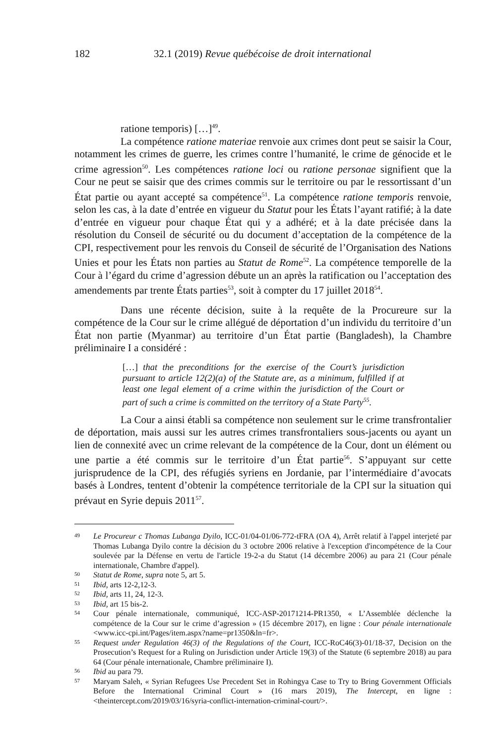182 32.1 (2019) Revue québécoise de droit international
ratione temporis) […]<sup>49</sup>.
La compétence ratione materiae renvoie aux crimes dont peut se saisir la Cour, notamment les crimes de guerre, les crimes contre l’humanité, le crime de génocide et le crime agression<sup>50</sup>. Les compétences ratione loci ou ratione personae signifient que la Cour ne peut se saisir que des crimes commis sur le territoire ou par le ressortissant d’un État partie ou ayant accepté sa compétence<sup>51</sup>. La compétence ratione temporis renvoie, selon les cas, à la date d’entrée en vigueur du Statut pour les États l’ayant ratifié; à la date d’entrée en vigueur pour chaque État qui y a adhéré; et à la date précisée dans la résolution du Conseil de sécurité ou du document d’acceptation de la compétence de la CPI, respectivement pour les renvois du Conseil de sécurité de l’Organisation des Nations Unies et pour les États non parties au Statut de Rome<sup>52</sup>. La compétence temporelle de la Cour à l’égard du crime d’agression débute un an après la ratification ou l’acceptation des amendements par trente États parties<sup>53</sup>, soit à compter du 17 juillet 2018<sup>54</sup>.
Dans une récente décision, suite à la requête de la Procureure sur la compétence de la Cour sur le crime allégué de déportation d’un individu du territoire d’un État non partie (Myanmar) au territoire d’un État partie (Bangladesh), la Chambre préliminaire I a considéré :
[…] that the preconditions for the exercise of the Court’s jurisdiction pursuant to article 12(2)(a) of the Statute are, as a minimum, fulfilled if at least one legal element of a crime within the jurisdiction of the Court or part of such a crime is committed on the territory of a State Party<sup>55</sup>.
La Cour a ainsi établi sa compétence non seulement sur le crime transfrontalier de déportation, mais aussi sur les autres crimes transfrontaliers sous-jacents ou ayant un lien de connexité avec un crime relevant de la compétence de la Cour, dont un élément ou une partie a été commis sur le territoire d’un État partie<sup>56</sup>. S’appuyant sur cette jurisprudence de la CPI, des réfugiés syriens en Jordanie, par l’intermédiaire d’avocats basés à Londres, tentent d’obtenir la compétence territoriale de la CPI sur la situation qui prévaut en Syrie depuis 2011<sup>57</sup>.
49 Le Procureur c Thomas Lubanga Dyilo, ICC-01/04-01/06-772-tFRA (OA 4), Arrêt relatif à l'appel interjeté par Thomas Lubanga Dyilo contre la décision du 3 octobre 2006 relative à l'exception d'incompétence de la Cour soulevée par la Défense en vertu de l'article 19-2-a du Statut (14 décembre 2006) au para 21 (Cour pénale internationale, Chambre d'appel).
50 Statut de Rome, supra note 5, art 5.
51 Ibid, arts 12-2,12-3.
52 Ibid, arts 11, 24, 12-3.
53 Ibid, art 15 bis-2.
54 Cour pénale internationale, communiqué, ICC-ASP-20171214-PR1350, « L’Assemblée déclenche la compétence de la Cour sur le crime d’agression » (15 décembre 2017), en ligne : Cour pénale internationale <www.icc-cpi.int/Pages/item.aspx?name=pr1350&ln=fr>.
55 Request under Regulation 46(3) of the Regulations of the Court, ICC-RoC46(3)-01/18-37, Decision on the Prosecution’s Request for a Ruling on Jurisdiction under Article 19(3) of the Statute (6 septembre 2018) au para 64 (Cour pénale internationale, Chambre préliminaire I).
56 Ibid au para 79.
57 Maryam Saleh, « Syrian Refugees Use Precedent Set in Rohingya Case to Try to Bring Government Officials Before the International Criminal Court » (16 mars 2019), The Intercept, en ligne : <theintercept.com/2019/03/16/syria-conflict-internation-criminal-court/>.